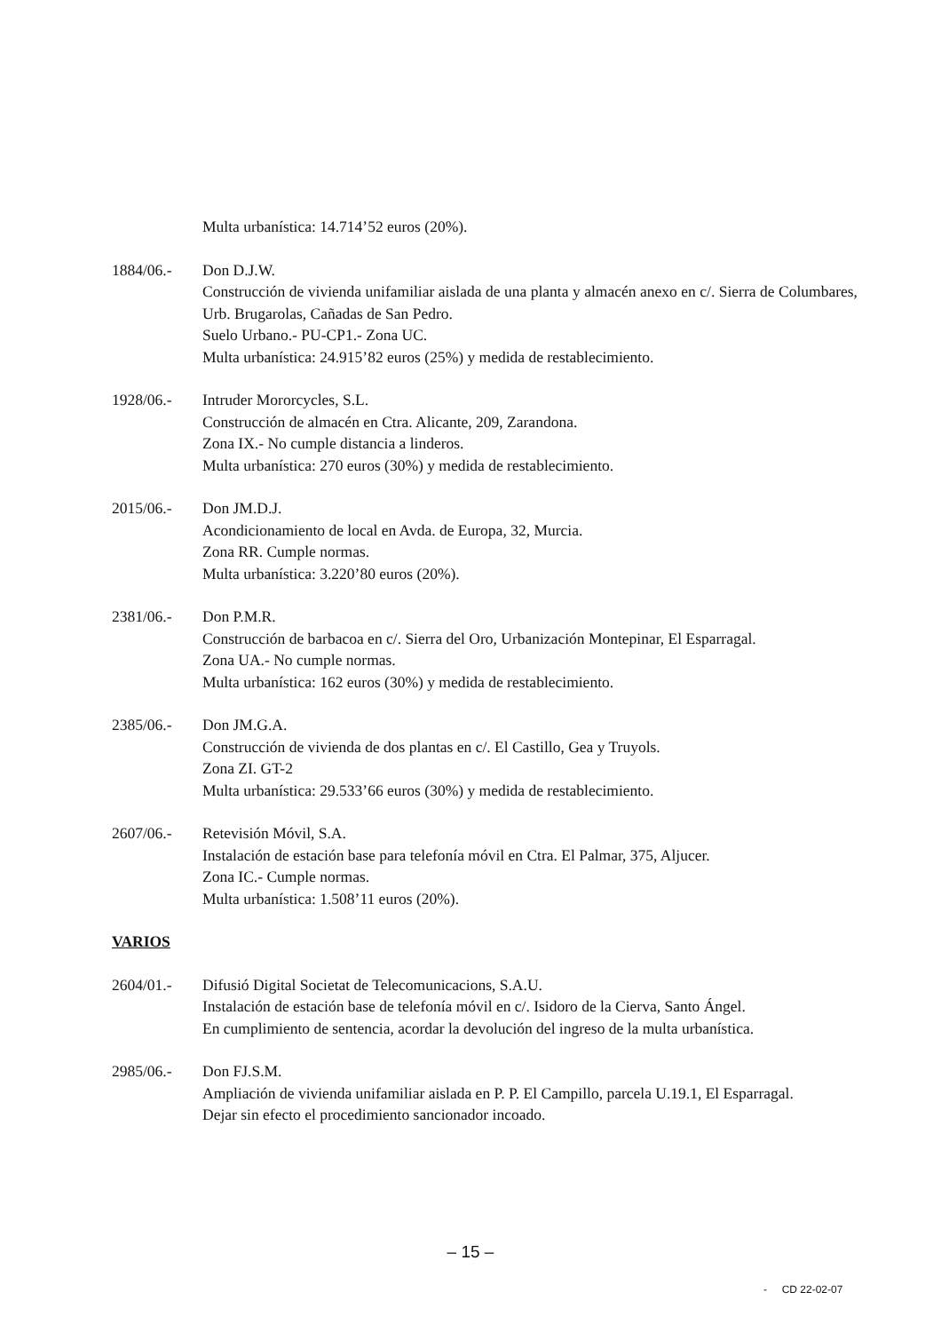Multa urbanística: 14.714’52 euros (20%).
1884/06.- Don D.J.W.
Construcción de vivienda unifamiliar aislada de una planta y almacén anexo en c/. Sierra de Columbares, Urb. Brugarolas, Cañadas de San Pedro.
Suelo Urbano.- PU-CP1.- Zona UC.
Multa urbanística: 24.915’82 euros (25%) y medida de restablecimiento.
1928/06.- Intruder Mororcycles, S.L.
Construcción de almacén en Ctra. Alicante, 209, Zarandona.
Zona IX.- No cumple distancia a linderos.
Multa urbanística: 270 euros (30%) y medida de restablecimiento.
2015/06.- Don JM.D.J.
Acondicionamiento de local en Avda. de Europa, 32, Murcia.
Zona RR. Cumple normas.
Multa urbanística: 3.220’80 euros (20%).
2381/06.- Don P.M.R.
Construcción de barbacoa en c/. Sierra del Oro, Urbanización Montepinar, El Esparragal.
Zona UA.- No cumple normas.
Multa urbanística: 162 euros (30%) y medida de restablecimiento.
2385/06.- Don JM.G.A.
Construcción de vivienda de dos plantas en c/. El Castillo, Gea y Truyols.
Zona ZI. GT-2
Multa urbanística: 29.533’66 euros (30%) y medida de restablecimiento.
2607/06.- Retevisión Móvil, S.A.
Instalación de estación base para telefonía móvil en Ctra. El Palmar, 375, Aljucer.
Zona IC.- Cumple normas.
Multa urbanística: 1.508’11 euros (20%).
VARIOS
2604/01.- Difusió Digital Societat de Telecomunicacions, S.A.U.
Instalación de estación base de telefonía móvil en c/. Isidoro de la Cierva, Santo Ángel.
En cumplimiento de sentencia, acordar la devolución del ingreso de la multa urbanística.
2985/06.- Don FJ.S.M.
Ampliación de vivienda unifamiliar aislada en P. P. El Campillo, parcela U.19.1, El Esparragal.
Dejar sin efecto el procedimiento sancionador incoado.
– 15 –
- CD 22-02-07